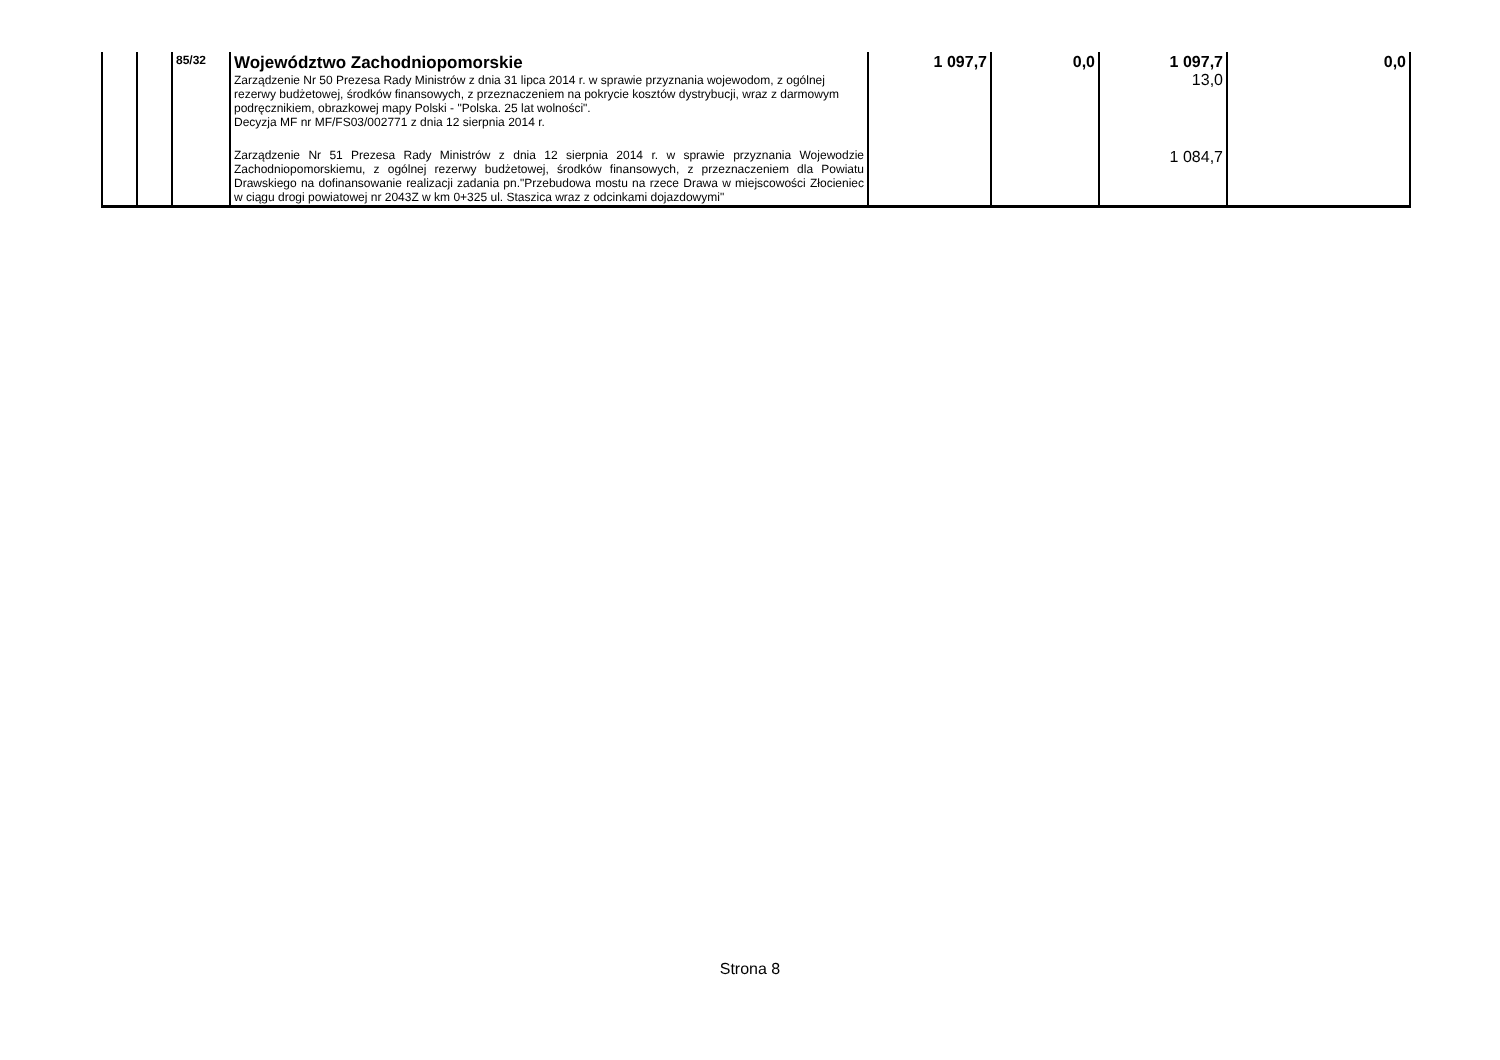| | | 85/32 | Województwo Zachodniopomorskie Zarządzenie Nr 50 Prezesa Rady Ministrów z dnia 31 lipca 2014 r. w sprawie przyznania wojewodom, z ogólnej rezerwy budżetowej, środków finansowych, z przeznaczeniem na pokrycie kosztów dystrybucji, wraz z darmowym podręcznikiem, obrazkowej mapy Polski - "Polska. 25 lat wolności". Decyzja MF nr MF/FS03/002771 z dnia 12 sierpnia 2014 r. | 1 097,7 | 0,0 | 1 097,7 13,0 | 0,0 |
| | | | Zarządzenie Nr 51 Prezesa Rady Ministrów z dnia 12 sierpnia 2014 r. w sprawie przyznania Wojewodzie Zachodniopomorskiemu, z ogólnej rezerwy budżetowej, środków finansowych, z przeznaczeniem dla Powiatu Drawskiego na dofinansowanie realizacji zadania pn."Przebudowa mostu na rzece Drawa w miejscowości Złocieniec w ciągu drogi powiatowej nr 2043Z w km 0+325 ul. Staszica wraz z odcinkami dojazdowymi" | | | 1 084,7 | |
Strona 8